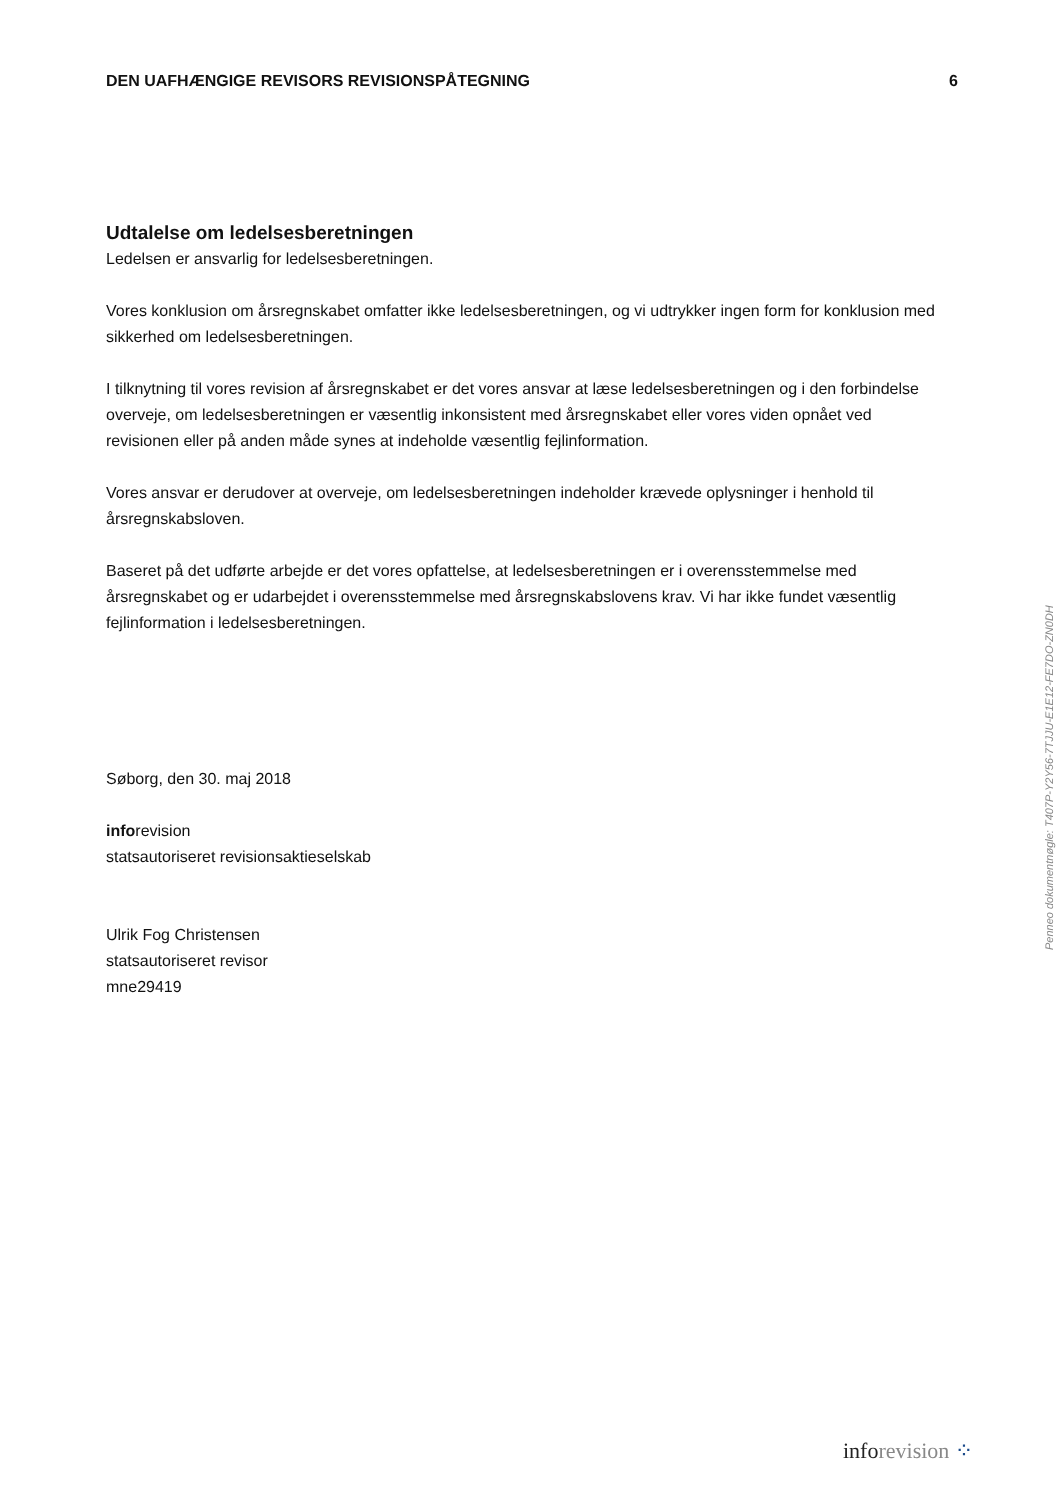DEN UAFHÆNGIGE REVISORS REVISIONSPÅTEGNING 6
Udtalelse om ledelsesberetningen
Ledelsen er ansvarlig for ledelsesberetningen.
Vores konklusion om årsregnskabet omfatter ikke ledelsesberetningen, og vi udtrykker ingen form for konklusion med sikkerhed om ledelsesberetningen.
I tilknytning til vores revision af årsregnskabet er det vores ansvar at læse ledelsesberetningen og i den forbindelse overveje, om ledelsesberetningen er væsentlig inkonsistent med årsregnskabet eller vores viden opnået ved revisionen eller på anden måde synes at indeholde væsentlig fejlinformation.
Vores ansvar er derudover at overveje, om ledelsesberetningen indeholder krævede oplysninger i henhold til årsregnskabsloven.
Baseret på det udførte arbejde er det vores opfattelse, at ledelsesberetningen er i overensstemmelse med årsregnskabet og er udarbejdet i overensstemmelse med årsregnskabslovens krav. Vi har ikke fundet væsentlig fejlinformation i ledelsesberetningen.
Søborg, den 30. maj 2018
inforevision
statsautoriseret revisionsaktieselskab
Ulrik Fog Christensen
statsautoriseret revisor
mne29419
Penneo dokumentnøgle: T407P-Y2Y56-7TJJU-E1E12-FE7DO-ZN0DH
info revision ⁘